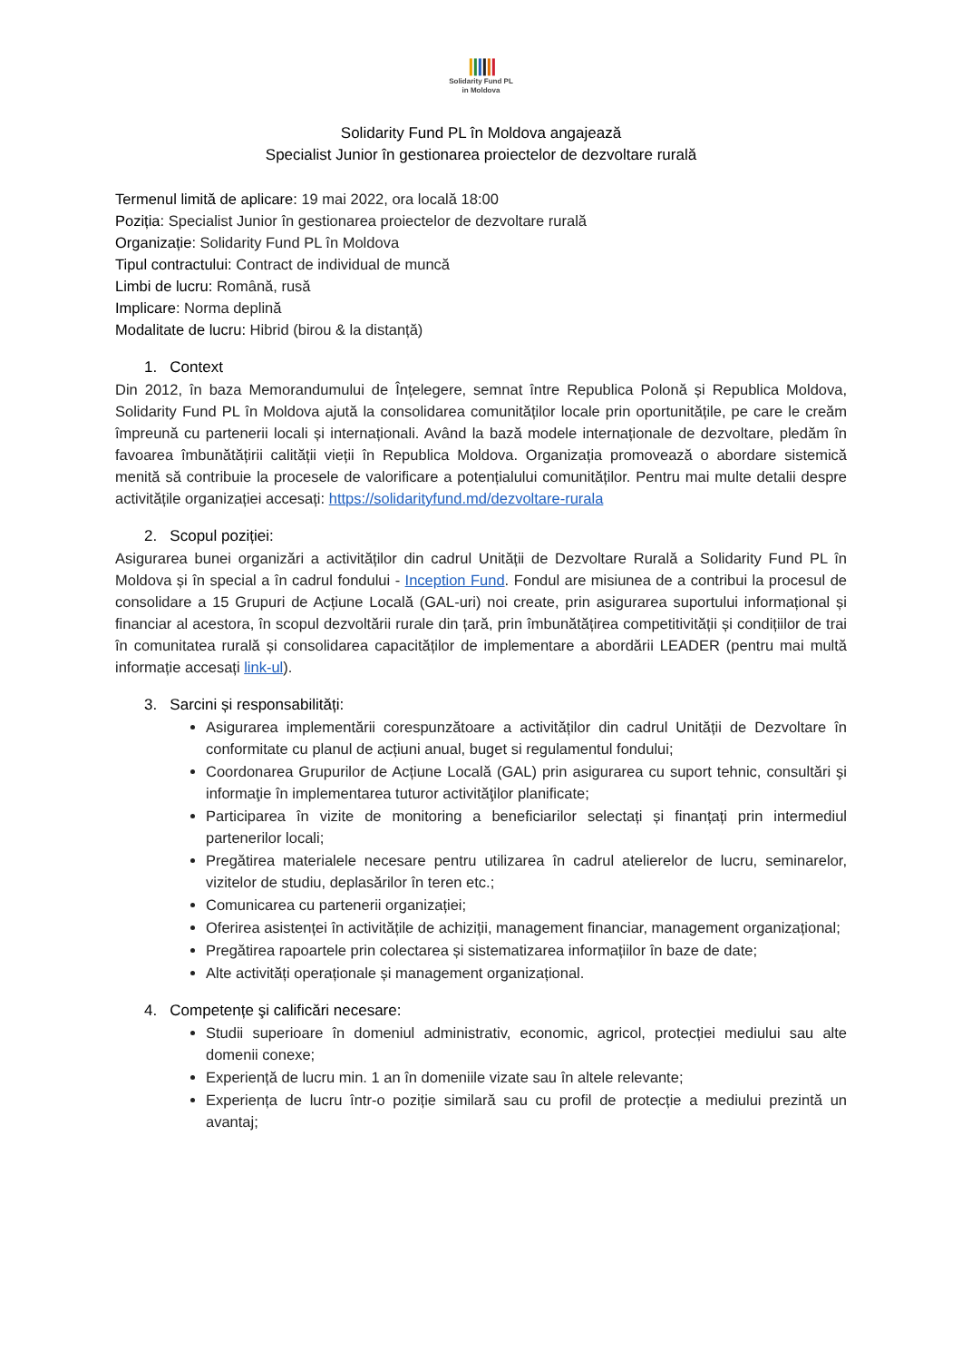ꞁꞁꞁꞁꞁꞁ
Solidarity Fund PL
in Moldova
Solidarity Fund PL în Moldova angajează
Specialist Junior în gestionarea proiectelor de dezvoltare rurală
Termenul limită de aplicare: 19 mai 2022, ora locală 18:00
Poziția: Specialist Junior în gestionarea proiectelor de dezvoltare rurală
Organizație: Solidarity Fund PL în Moldova
Tipul contractului: Contract de individual de muncă
Limbi de lucru: Română, rusă
Implicare: Norma deplină
Modalitate de lucru: Hibrid (birou & la distanță)
1. Context
Din 2012, în baza Memorandumului de Înțelegere, semnat între Republica Polonă și Republica Moldova, Solidarity Fund PL în Moldova ajută la consolidarea comunităților locale prin oportunitățile, pe care le creăm împreună cu partenerii locali și internaționali. Având la bază modele internaționale de dezvoltare, pledăm în favoarea îmbunătățirii calității vieții în Republica Moldova. Organizația promovează o abordare sistemică menită să contribuie la procesele de valorificare a potențialului comunităților. Pentru mai multe detalii despre activitățile organizației accesați: https://solidarityfund.md/dezvoltare-rurala
2. Scopul poziției:
Asigurarea bunei organizări a activităților din cadrul Unității de Dezvoltare Rurală a Solidarity Fund PL în Moldova și în special a în cadrul fondului - Inception Fund. Fondul are misiunea de a contribui la procesul de consolidare a 15 Grupuri de Acțiune Locală (GAL-uri) noi create, prin asigurarea suportului informațional și financiar al acestora, în scopul dezvoltării rurale din țară, prin îmbunătățirea competitivității și condițiilor de trai în comunitatea rurală și consolidarea capacităților de implementare a abordării LEADER (pentru mai multă informație accesați link-ul).
3. Sarcini și responsabilități:
Asigurarea implementării corespunzătoare a activităților din cadrul Unității de Dezvoltare în conformitate cu planul de acțiuni anual, buget si regulamentul fondului;
Coordonarea Grupurilor de Acțiune Locală (GAL) prin asigurarea cu suport tehnic, consultări şi informaţie în implementarea tuturor activităţilor planificate;
Participarea în vizite de monitoring a beneficiarilor selectați și finanțați prin intermediul partenerilor locali;
Pregătirea materialele necesare pentru utilizarea în cadrul atelierelor de lucru, seminarelor, vizitelor de studiu, deplasărilor în teren etc.;
Comunicarea cu partenerii organizației;
Oferirea asistenței în activitățile de achiziții, management financiar, management organizațional;
Pregătirea rapoartele prin colectarea și sistematizarea informațiilor în baze de date;
Alte activități operaționale și management organizațional.
4. Competențe şi calificări necesare:
Studii superioare în domeniul administrativ, economic, agricol, protecției mediului sau alte domenii conexe;
Experiență de lucru min. 1 an în domeniile vizate sau în altele relevante;
Experiența de lucru într-o poziție similară sau cu profil de protecție a mediului prezintă un avantaj;